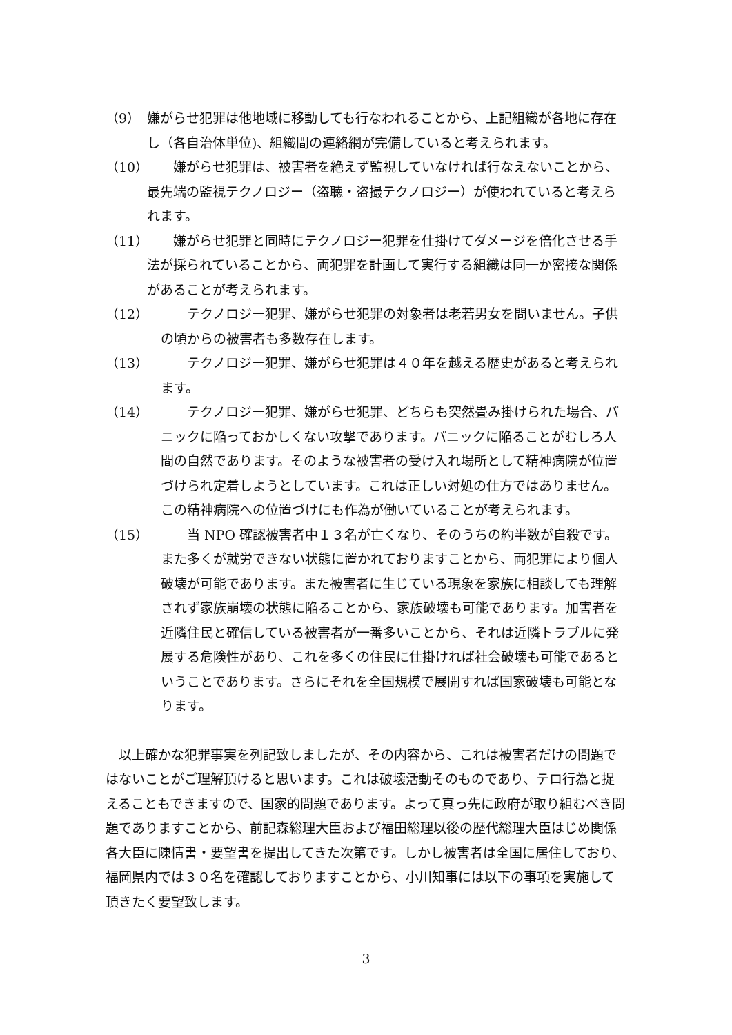（9） 嫌がらせ犯罪は他地域に移動しても行なわれることから、上記組織が各地に存在し（各自治体単位)、組織間の連絡網が完備していると考えられます。
（10）　　嫌がらせ犯罪は、被害者を絶えず監視していなければ行なえないことから、最先端の監視テクノロジー（盗聴・盗撮テクノロジー）が使われていると考えられます。
（11）　　嫌がらせ犯罪と同時にテクノロジー犯罪を仕掛けてダメージを倍化させる手法が採られていることから、両犯罪を計画して実行する組織は同一か密接な関係があることが考えられます。
（12）　　テクノロジー犯罪、嫌がらせ犯罪の対象者は老若男女を問いません。子供の頃からの被害者も多数存在します。
（13）　　テクノロジー犯罪、嫌がらせ犯罪は４０年を越える歴史があると考えられます。
（14）　　テクノロジー犯罪、嫌がらせ犯罪、どちらも突然畳み掛けられた場合、パニックに陥っておかしくない攻撃であります。パニックに陥ることがむしろ人間の自然であります。そのような被害者の受け入れ場所として精神病院が位置づけられ定着しようとしています。これは正しい対処の仕方ではありません。この精神病院への位置づけにも作為が働いていることが考えられます。
（15）　　当 NPO 確認被害者中１３名が亡くなり、そのうちの約半数が自殺です。また多くが就労できない状態に置かれておりますことから、両犯罪により個人破壊が可能であります。また被害者に生じている現象を家族に相談しても理解されず家族崩壊の状態に陥ることから、家族破壊も可能であります。加害者を近隣住民と確信している被害者が一番多いことから、それは近隣トラブルに発展する危険性があり、これを多くの住民に仕掛ければ社会破壊も可能であるということであります。さらにそれを全国規模で展開すれば国家破壊も可能となります。
以上確かな犯罪事実を列記致しましたが、その内容から、これは被害者だけの問題ではないことがご理解頂けると思います。これは破壊活動そのものであり、テロ行為と捉えることもできますので、国家的問題であります。よって真っ先に政府が取り組むべき問題でありますことから、前記森総理大臣および福田総理以後の歴代総理大臣はじめ関係各大臣に陳情書・要望書を提出してきた次第です。しかし被害者は全国に居住しており、福岡県内では３０名を確認しておりますことから、小川知事には以下の事項を実施して頂きたく要望致します。
3